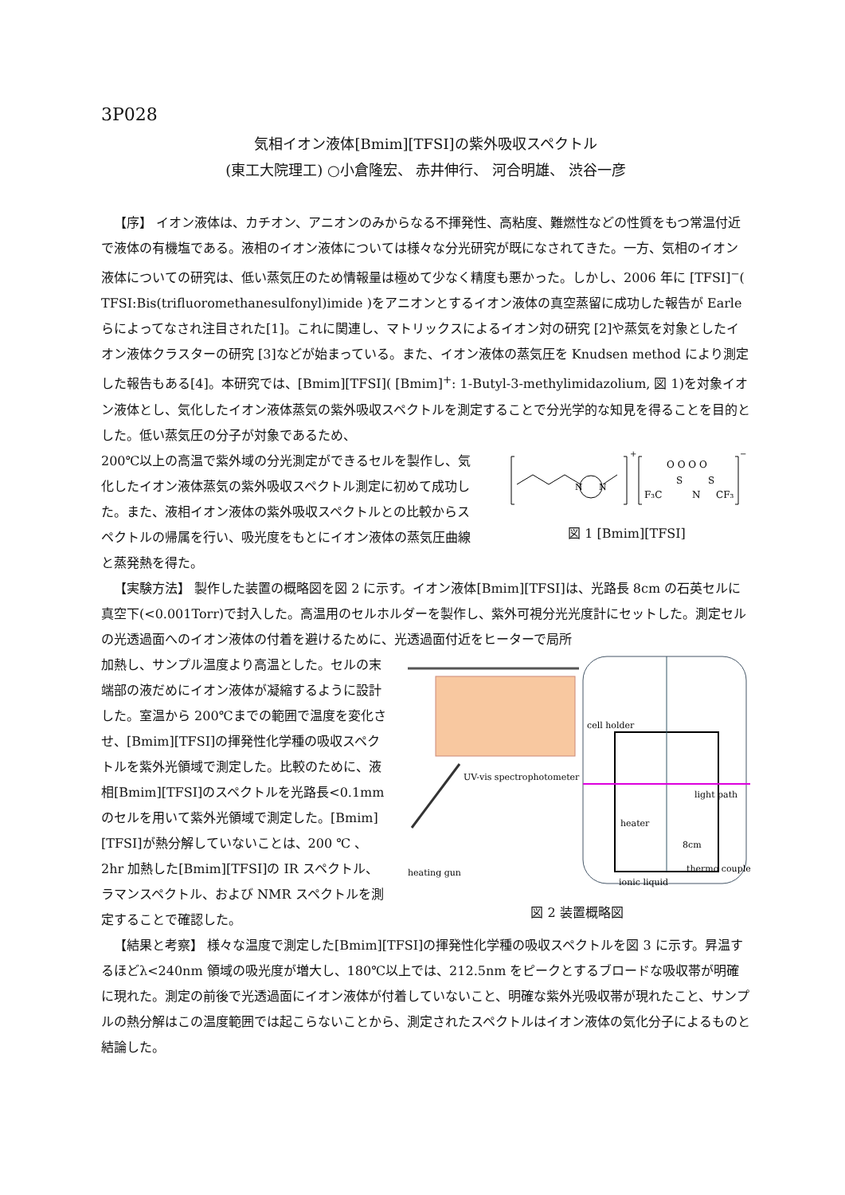3P028
気相イオン液体[Bmim][TFSI]の紫外吸収スペクトル
(東工大院理工) ○小倉隆宏、 赤井伸行、 河合明雄、 渋谷一彦
【序】 イオン液体は、カチオン、アニオンのみからなる不揮発性、高粘度、難燃性などの性質をもつ常温付近で液体の有機塩である。液相のイオン液体については様々な分光研究が既になされてきた。一方、気相のイオン液体についての研究は、低い蒸気圧のため情報量は極めて少なく精度も悪かった。しかし、2006 年に [TFSI]<sup>−</sup>( TFSI:Bis(trifluoromethanesulfonyl)imide )をアニオンとするイオン液体の真空蒸留に成功した報告が Earle らによってなされ注目された[1]。これに関連し、マトリックスによるイオン対の研究 [2]や蒸気を対象としたイオン液体クラスターの研究 [3]などが始まっている。また、イオン液体の蒸気圧を Knudsen method により測定した報告もある[4]。本研究では、[Bmim][TFSI]( [Bmim]<sup>+</sup>: 1-Butyl-3-methylimidazolium, 図 1)を対象イオン液体とし、気化したイオン液体蒸気の紫外吸収スペクトルを測定することで分光学的な知見を得ることを目的とした。低い蒸気圧の分子が対象であるため、
200℃以上の高温で紫外域の分光測定ができるセルを製作し、気化したイオン液体蒸気の紫外吸収スペクトル測定に初めて成功した。また、液相イオン液体の紫外吸収スペクトルとの比較からスペクトルの帰属を行い、吸光度をもとにイオン液体の蒸気圧曲線と蒸発熱を得た。
N
N
F₃C
S
N
S
CF₃
O O O O
+
−
図 1 [Bmim][TFSI]
【実験方法】 製作した装置の概略図を図 2 に示す。イオン液体[Bmim][TFSI]は、光路長 8cm の石英セルに真空下(<0.001Torr)で封入した。高温用のセルホルダーを製作し、紫外可視分光光度計にセットした。測定セルの光透過面へのイオン液体の付着を避けるために、光透過面付近をヒーターで局所
加熱し、サンプル温度より高温とした。セルの末端部の液だめにイオン液体が凝縮するように設計した。室温から 200℃までの範囲で温度を変化させ、[Bmim][TFSI]の揮発性化学種の吸収スペクトルを紫外光領域で測定した。比較のために、液相[Bmim][TFSI]のスペクトルを光路長<0.1mm のセルを用いて紫外光領域で測定した。[Bmim][TFSI]が熱分解していないことは、200 ℃ 、2hr 加熱した[Bmim][TFSI]の IR スペクトル、ラマンスペクトル、および NMR スペクトルを測定することで確認した。
UV-vis spectrophotometer
cell holder
light path
heater
8cm
thermo couple
ionic liquid
heating gun
図 2 装置概略図
【結果と考察】 様々な温度で測定した[Bmim][TFSI]の揮発性化学種の吸収スペクトルを図 3 に示す。昇温するほどλ<240nm 領域の吸光度が増大し、180℃以上では、212.5nm をピークとするブロードな吸収帯が明確に現れた。測定の前後で光透過面にイオン液体が付着していないこと、明確な紫外光吸収帯が現れたこと、サンプルの熱分解はこの温度範囲では起こらないことから、測定されたスペクトルはイオン液体の気化分子によるものと結論した。